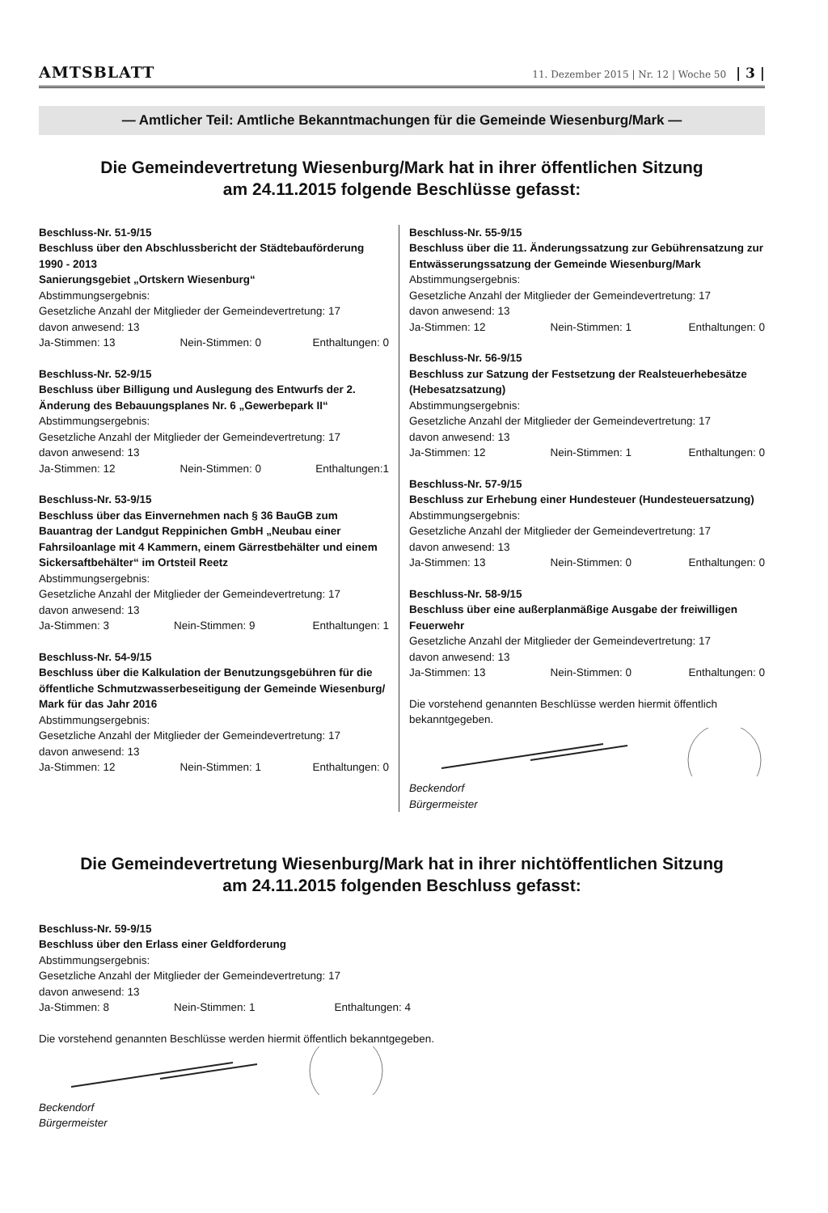AMTSBLATT 11. Dezember 2015 | Nr. 12 | Woche 50 | 3 |
— Amtlicher Teil: Amtliche Bekanntmachungen für die Gemeinde Wiesenburg/Mark —
Die Gemeindevertretung Wiesenburg/Mark hat in ihrer öffentlichen Sitzung
am 24.11.2015 folgende Beschlüsse gefasst:
Beschluss-Nr. 51-9/15
Beschluss über den Abschlussbericht der Städtebauförderung 1990 - 2013
Sanierungsgebiet „Ortskern Wiesenburg“
Abstimmungsergebnis:
Gesetzliche Anzahl der Mitglieder der Gemeindevertretung: 17
davon anwesend: 13
Ja-Stimmen: 13 Nein-Stimmen: 0 Enthaltungen: 0
Beschluss-Nr. 52-9/15
Beschluss über Billigung und Auslegung des Entwurfs der 2. Änderung des Bebauungsplanes Nr. 6 „Gewerbepark II“
Abstimmungsergebnis:
Gesetzliche Anzahl der Mitglieder der Gemeindevertretung: 17
davon anwesend: 13
Ja-Stimmen: 12 Nein-Stimmen: 0 Enthaltungen:1
Beschluss-Nr. 53-9/15
Beschluss über das Einvernehmen nach § 36 BauGB zum Bauantrag der Landgut Reppinichen GmbH „Neubau einer Fahrsiloanlage mit 4 Kammern, einem Gärrestbehälter und einem Sickersaftbehälter“ im Ortsteil Reetz
Abstimmungsergebnis:
Gesetzliche Anzahl der Mitglieder der Gemeindevertretung: 17
davon anwesend: 13
Ja-Stimmen: 3 Nein-Stimmen: 9 Enthaltungen: 1
Beschluss-Nr. 54-9/15
Beschluss über die Kalkulation der Benutzungsgebühren für die öffentliche Schmutzwasserbeseitigung der Gemeinde Wiesenburg/ Mark für das Jahr 2016
Abstimmungsergebnis:
Gesetzliche Anzahl der Mitglieder der Gemeindevertretung: 17
davon anwesend: 13
Ja-Stimmen: 12 Nein-Stimmen: 1 Enthaltungen: 0
Beschluss-Nr. 55-9/15
Beschluss über die 11. Änderungssatzung zur Gebührensatzung zur Entwässerungssatzung der Gemeinde Wiesenburg/Mark
Abstimmungsergebnis:
Gesetzliche Anzahl der Mitglieder der Gemeindevertretung: 17
davon anwesend: 13
Ja-Stimmen: 12 Nein-Stimmen: 1 Enthaltungen: 0
Beschluss-Nr. 56-9/15
Beschluss zur Satzung der Festsetzung der Realsteuerhebesätze (Hebesatzsatzung)
Abstimmungsergebnis:
Gesetzliche Anzahl der Mitglieder der Gemeindevertretung: 17
davon anwesend: 13
Ja-Stimmen: 12 Nein-Stimmen: 1 Enthaltungen: 0
Beschluss-Nr. 57-9/15
Beschluss zur Erhebung einer Hundesteuer (Hundesteuersatzung)
Abstimmungsergebnis:
Gesetzliche Anzahl der Mitglieder der Gemeindevertretung: 17
davon anwesend: 13
Ja-Stimmen: 13 Nein-Stimmen: 0 Enthaltungen: 0
Beschluss-Nr. 58-9/15
Beschluss über eine außerplanmäßige Ausgabe der freiwilligen Feuerwehr
Gesetzliche Anzahl der Mitglieder der Gemeindevertretung: 17
davon anwesend: 13
Ja-Stimmen: 13 Nein-Stimmen: 0 Enthaltungen: 0
Die vorstehend genannten Beschlüsse werden hiermit öffentlich bekanntgegeben.
Beckendorf
Bürgermeister
Die Gemeindevertretung Wiesenburg/Mark hat in ihrer nichtöffentlichen Sitzung
am 24.11.2015 folgenden Beschluss gefasst:
Beschluss-Nr. 59-9/15
Beschluss über den Erlass einer Geldforderung
Abstimmungsergebnis:
Gesetzliche Anzahl der Mitglieder der Gemeindevertretung: 17
davon anwesend: 13
Ja-Stimmen: 8 Nein-Stimmen: 1 Enthaltungen: 4
Die vorstehend genannten Beschlüsse werden hiermit öffentlich bekanntgegeben.
Beckendorf
Bürgermeister